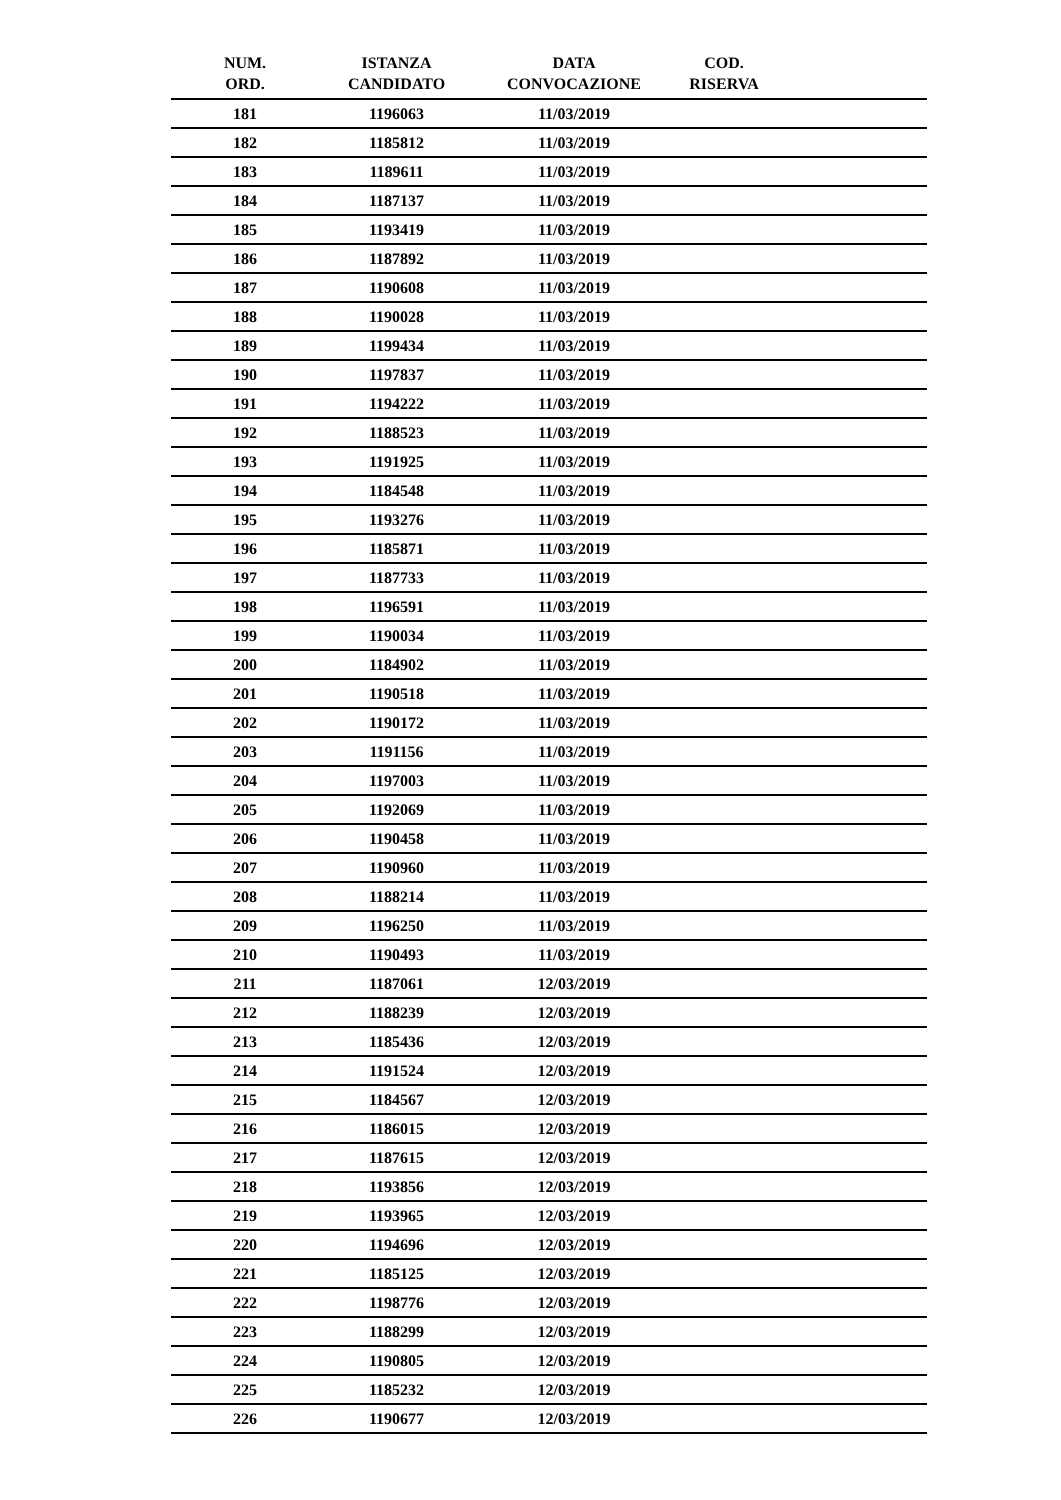| NUM. ORD. | ISTANZA CANDIDATO | DATA CONVOCAZIONE | COD. RISERVA | |
| --- | --- | --- | --- | --- |
| 181 | 1196063 | 11/03/2019 | | |
| 182 | 1185812 | 11/03/2019 | | |
| 183 | 1189611 | 11/03/2019 | | |
| 184 | 1187137 | 11/03/2019 | | |
| 185 | 1193419 | 11/03/2019 | | |
| 186 | 1187892 | 11/03/2019 | | |
| 187 | 1190608 | 11/03/2019 | | |
| 188 | 1190028 | 11/03/2019 | | |
| 189 | 1199434 | 11/03/2019 | | |
| 190 | 1197837 | 11/03/2019 | | |
| 191 | 1194222 | 11/03/2019 | | |
| 192 | 1188523 | 11/03/2019 | | |
| 193 | 1191925 | 11/03/2019 | | |
| 194 | 1184548 | 11/03/2019 | | |
| 195 | 1193276 | 11/03/2019 | | |
| 196 | 1185871 | 11/03/2019 | | |
| 197 | 1187733 | 11/03/2019 | | |
| 198 | 1196591 | 11/03/2019 | | |
| 199 | 1190034 | 11/03/2019 | | |
| 200 | 1184902 | 11/03/2019 | | |
| 201 | 1190518 | 11/03/2019 | | |
| 202 | 1190172 | 11/03/2019 | | |
| 203 | 1191156 | 11/03/2019 | | |
| 204 | 1197003 | 11/03/2019 | | |
| 205 | 1192069 | 11/03/2019 | | |
| 206 | 1190458 | 11/03/2019 | | |
| 207 | 1190960 | 11/03/2019 | | |
| 208 | 1188214 | 11/03/2019 | | |
| 209 | 1196250 | 11/03/2019 | | |
| 210 | 1190493 | 11/03/2019 | | |
| 211 | 1187061 | 12/03/2019 | | |
| 212 | 1188239 | 12/03/2019 | | |
| 213 | 1185436 | 12/03/2019 | | |
| 214 | 1191524 | 12/03/2019 | | |
| 215 | 1184567 | 12/03/2019 | | |
| 216 | 1186015 | 12/03/2019 | | |
| 217 | 1187615 | 12/03/2019 | | |
| 218 | 1193856 | 12/03/2019 | | |
| 219 | 1193965 | 12/03/2019 | | |
| 220 | 1194696 | 12/03/2019 | | |
| 221 | 1185125 | 12/03/2019 | | |
| 222 | 1198776 | 12/03/2019 | | |
| 223 | 1188299 | 12/03/2019 | | |
| 224 | 1190805 | 12/03/2019 | | |
| 225 | 1185232 | 12/03/2019 | | |
| 226 | 1190677 | 12/03/2019 | | |